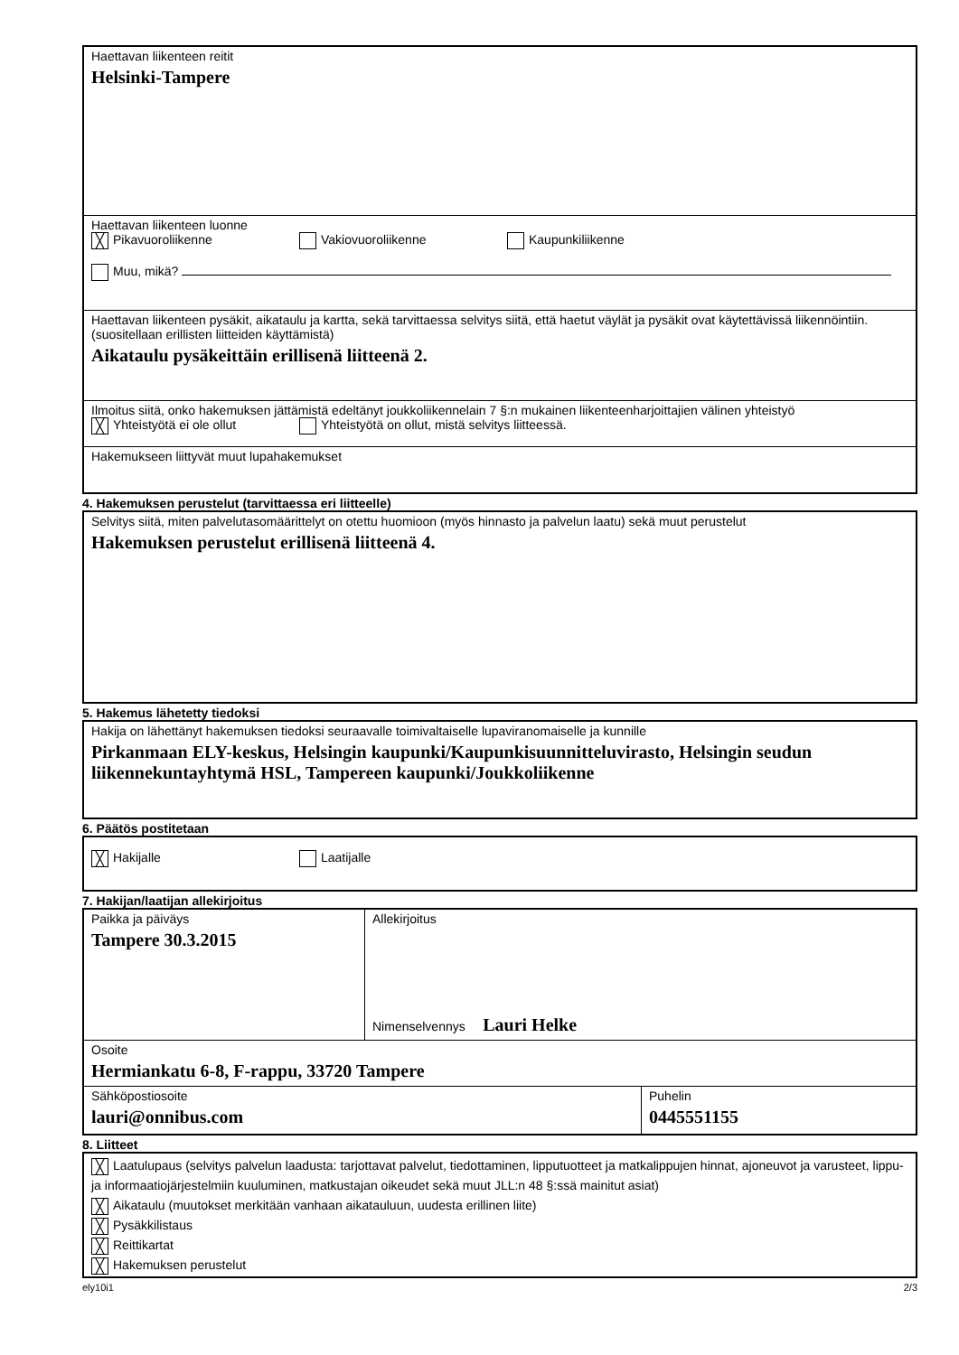Haettavan liikenteen reitit
Helsinki-Tampere
Haettavan liikenteen luonne
╳ Pikavuoroliikenne Vakiovuoroliikenne Kaupunkiliikenne
Muu, mikä?
Haettavan liikenteen pysäkit, aikataulu ja kartta, sekä tarvittaessa selvitys siitä, että haetut väylät ja pysäkit ovat käytettävissä liikennöintiin. (suositellaan erillisten liitteiden käyttämistä)
Aikataulu pysäkeittäin erillisenä liitteenä 2.
Ilmoitus siitä, onko hakemuksen jättämistä edeltänyt joukkoliikennelain 7 §:n mukainen liikenteenharjoittajien välinen yhteistyö
╳ Yhteistyötä ei ole ollut Yhteistyötä on ollut, mistä selvitys liitteessä.
Hakemukseen liittyvät muut lupahakemukset
4. Hakemuksen perustelut (tarvittaessa eri liitteelle)
Selvitys siitä, miten palvelutasomäärittelyt on otettu huomioon (myös hinnasto ja palvelun laatu) sekä muut perustelut
Hakemuksen perustelut erillisenä liitteenä 4.
5. Hakemus lähetetty tiedoksi
Hakija on lähettänyt hakemuksen tiedoksi seuraavalle toimivaltaiselle lupaviranomaiselle ja kunnille
Pirkanmaan ELY-keskus, Helsingin kaupunki/Kaupunkisuunnitteluvirasto, Helsingin seudun liikennekuntayhtymä HSL, Tampereen kaupunki/Joukkoliikenne
6. Päätös postitetaan
╳ Hakijalle Laatijalle
7. Hakijan/laatijan allekirjoitus
Paikka ja päiväys
Tampere 30.3.2015
Allekirjoitus
Nimenselvennys Lauri Helke
Osoite
Hermiankatu 6-8, F-rappu, 33720 Tampere
Sähköpostiosoite
lauri@onnibus.com
Puhelin
0445551155
8. Liitteet
╳ Laatulupaus (selvitys palvelun laadusta: tarjottavat palvelut, tiedottaminen, lipputuotteet ja matkalippujen hinnat, ajoneuvot ja varusteet, lippu- ja informaatiojärjestelmiin kuuluminen, matkustajan oikeudet sekä muut JLL:n 48 §:ssä mainitut asiat)
╳ Aikataulu (muutokset merkitään vanhaan aikatauluun, uudesta erillinen liite)
╳ Pysäkkilistaus
╳ Reittikartat
╳ Hakemuksen perustelut
ely10i1 2/3